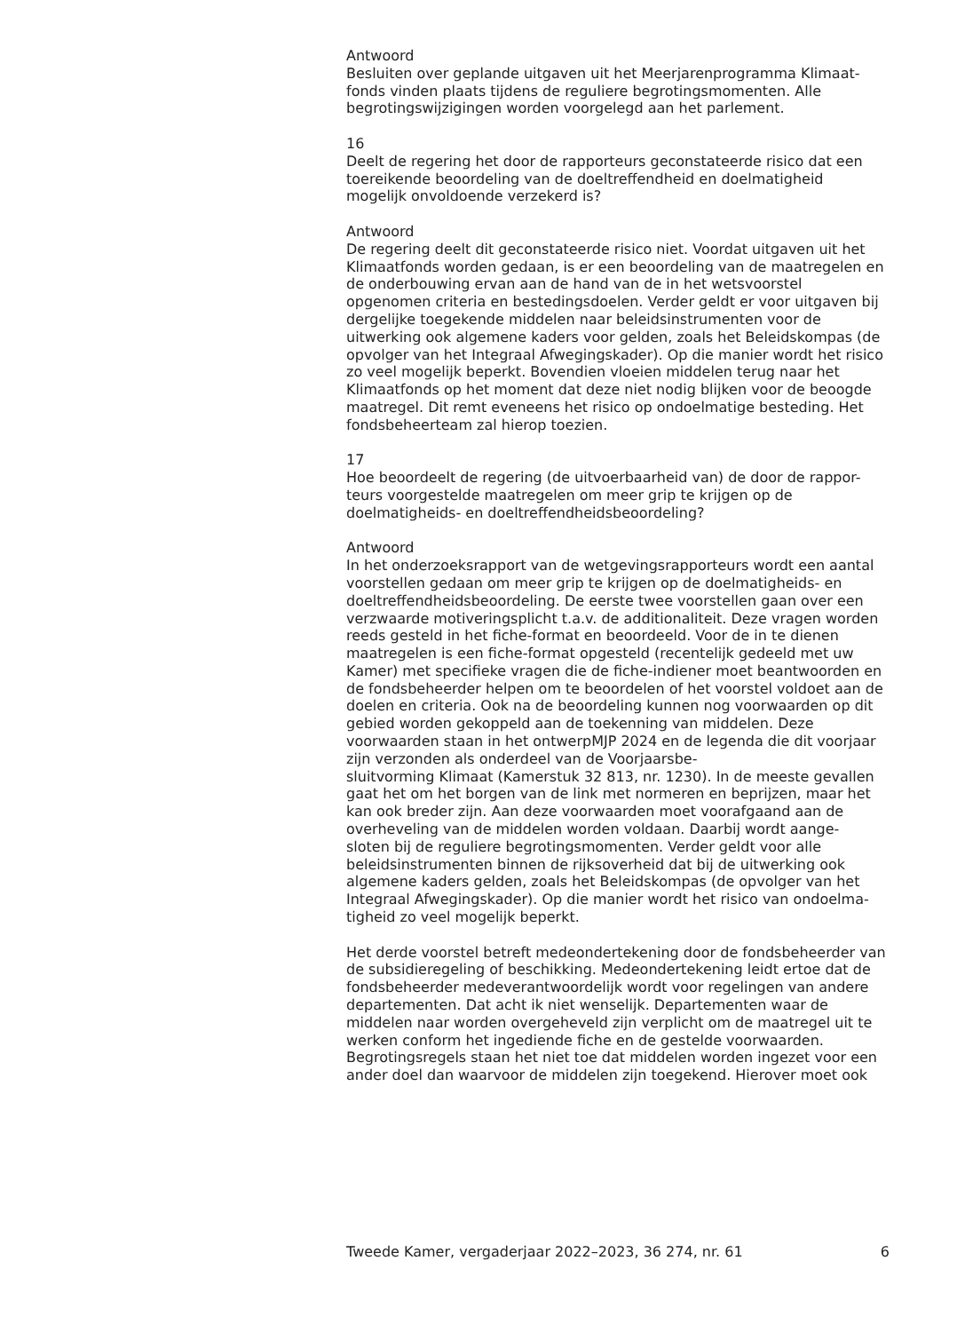Antwoord
Besluiten over geplande uitgaven uit het Meerjarenprogramma Klimaat-
fonds vinden plaats tijdens de reguliere begrotingsmomenten. Alle begrotingswijzigingen worden voorgelegd aan het parlement.
16
Deelt de regering het door de rapporteurs geconstateerde risico dat een toereikende beoordeling van de doeltreffendheid en doelmatigheid mogelijk onvoldoende verzekerd is?
Antwoord
De regering deelt dit geconstateerde risico niet. Voordat uitgaven uit het Klimaatfonds worden gedaan, is er een beoordeling van de maatregelen en de onderbouwing ervan aan de hand van de in het wetsvoorstel opgenomen criteria en bestedingsdoelen. Verder geldt er voor uitgaven bij dergelijke toegekende middelen naar beleidsinstrumenten voor de uitwerking ook algemene kaders voor gelden, zoals het Beleidskompas (de opvolger van het Integraal Afwegingskader). Op die manier wordt het risico zo veel mogelijk beperkt. Bovendien vloeien middelen terug naar het Klimaatfonds op het moment dat deze niet nodig blijken voor de beoogde maatregel. Dit remt eveneens het risico op ondoelmatige besteding. Het fondsbeheerteam zal hierop toezien.
17
Hoe beoordeelt de regering (de uitvoerbaarheid van) de door de rappor-
teurs voorgestelde maatregelen om meer grip te krijgen op de doelmatigheids- en doeltreffendheidsbeoordeling?
Antwoord
In het onderzoeksrapport van de wetgevingsrapporteurs wordt een aantal voorstellen gedaan om meer grip te krijgen op de doelmatigheids- en doeltreffendheidsbeoordeling. De eerste twee voorstellen gaan over een verzwaarde motiveringsplicht t.a.v. de additionaliteit. Deze vragen worden reeds gesteld in het fiche-format en beoordeeld. Voor de in te dienen maatregelen is een fiche-format opgesteld (recentelijk gedeeld met uw Kamer) met specifieke vragen die de fiche-indiener moet beantwoorden en de fondsbeheerder helpen om te beoordelen of het voorstel voldoet aan de doelen en criteria. Ook na de beoordeling kunnen nog voorwaarden op dit gebied worden gekoppeld aan de toekenning van middelen. Deze voorwaarden staan in het ontwerpMJP 2024 en de legenda die dit voorjaar zijn verzonden als onderdeel van de Voorjaarsbe-
sluitvorming Klimaat (Kamerstuk 32 813, nr. 1230). In de meeste gevallen gaat het om het borgen van de link met normeren en beprijzen, maar het kan ook breder zijn. Aan deze voorwaarden moet voorafgaand aan de overheveling van de middelen worden voldaan. Daarbij wordt aange-
sloten bij de reguliere begrotingsmomenten. Verder geldt voor alle beleidsinstrumenten binnen de rijksoverheid dat bij de uitwerking ook algemene kaders gelden, zoals het Beleidskompas (de opvolger van het Integraal Afwegingskader). Op die manier wordt het risico van ondoelma-
tigheid zo veel mogelijk beperkt.
Het derde voorstel betreft medeondertekening door de fondsbeheerder van de subsidieregeling of beschikking. Medeondertekening leidt ertoe dat de fondsbeheerder medeverantwoordelijk wordt voor regelingen van andere departementen. Dat acht ik niet wenselijk. Departementen waar de middelen naar worden overgeheveld zijn verplicht om de maatregel uit te werken conform het ingediende fiche en de gestelde voorwaarden. Begrotingsregels staan het niet toe dat middelen worden ingezet voor een ander doel dan waarvoor de middelen zijn toegekend. Hierover moet ook
Tweede Kamer, vergaderjaar 2022–2023, 36 274, nr. 61 6